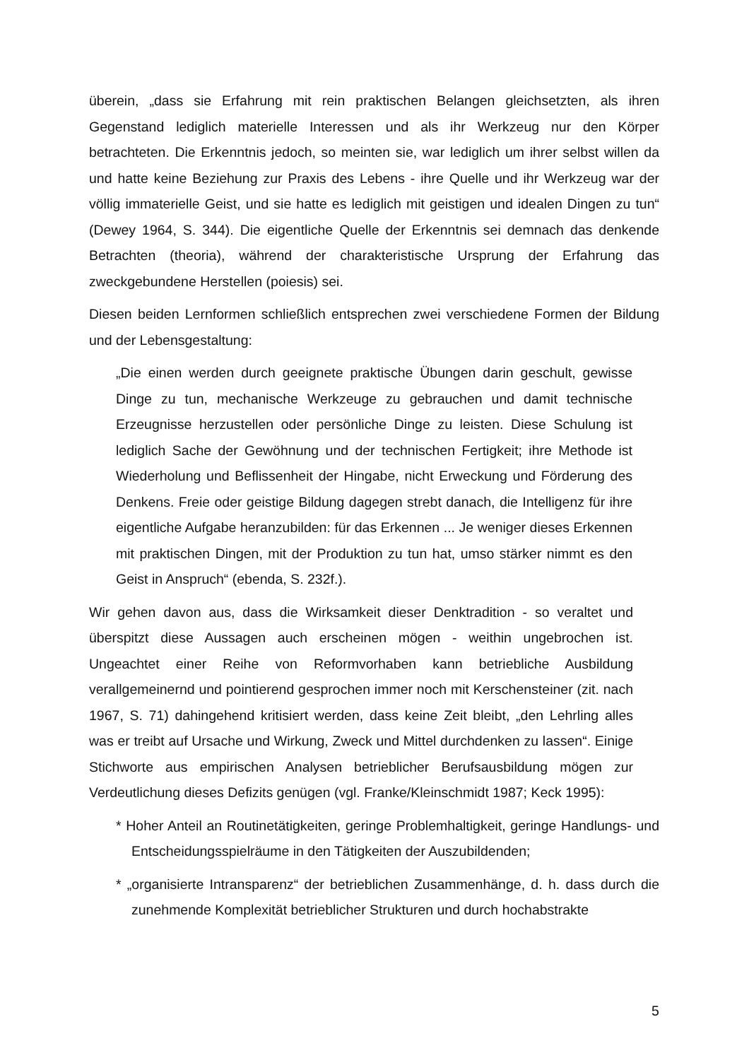überein, „dass sie Erfahrung mit rein praktischen Belangen gleichsetzten, als ihren Gegenstand lediglich materielle Interessen und als ihr Werkzeug nur den Körper betrachteten. Die Erkenntnis jedoch, so meinten sie, war lediglich um ihrer selbst willen da und hatte keine Beziehung zur Praxis des Lebens - ihre Quelle und ihr Werkzeug war der völlig immaterielle Geist, und sie hatte es lediglich mit geistigen und idealen Dingen zu tun“ (Dewey 1964, S. 344). Die eigentliche Quelle der Erkenntnis sei demnach das denkende Betrachten (theoria), während der charakteristische Ursprung der Erfahrung das zweckgebundene Herstellen (poiesis) sei.
Diesen beiden Lernformen schließlich entsprechen zwei verschiedene Formen der Bildung und der Lebensgestaltung:
„Die einen werden durch geeignete praktische Übungen darin geschult, gewisse Dinge zu tun, mechanische Werkzeuge zu gebrauchen und damit technische Erzeugnisse herzustellen oder persönliche Dinge zu leisten. Diese Schulung ist lediglich Sache der Gewöhnung und der technischen Fertigkeit; ihre Methode ist Wiederholung und Beflissenheit der Hingabe, nicht Erweckung und Förderung des Denkens. Freie oder geistige Bildung dagegen strebt danach, die Intelligenz für ihre eigentliche Aufgabe heranzubilden: für das Erkennen ... Je weniger dieses Erkennen mit praktischen Dingen, mit der Produktion zu tun hat, umso stärker nimmt es den Geist in Anspruch“ (ebenda, S. 232f.).
Wir gehen davon aus, dass die Wirksamkeit dieser Denktradition - so veraltet und überspitzt diese Aussagen auch erscheinen mögen - weithin ungebrochen ist. Ungeachtet einer Reihe von Reformvorhaben kann betriebliche Ausbildung verallgemeinernd und pointierend gesprochen immer noch mit Kerschensteiner (zit. nach 1967, S. 71) dahingehend kritisiert werden, dass keine Zeit bleibt, „den Lehrling alles was er treibt auf Ursache und Wirkung, Zweck und Mittel durchdenken zu lassen“. Einige Stichworte aus empirischen Analysen betrieblicher Berufsausbildung mögen zur Verdeutlichung dieses Defizits genügen (vgl. Franke/Kleinschmidt 1987; Keck 1995):
* Hoher Anteil an Routinetätigkeiten, geringe Problemhaltigkeit, geringe Handlungs- und Entscheidungsspielräume in den Tätigkeiten der Auszubildenden;
* „organisierte Intransparenz“ der betrieblichen Zusammenhänge, d. h. dass durch die zunehmende Komplexität betrieblicher Strukturen und durch hochabstrakte
5